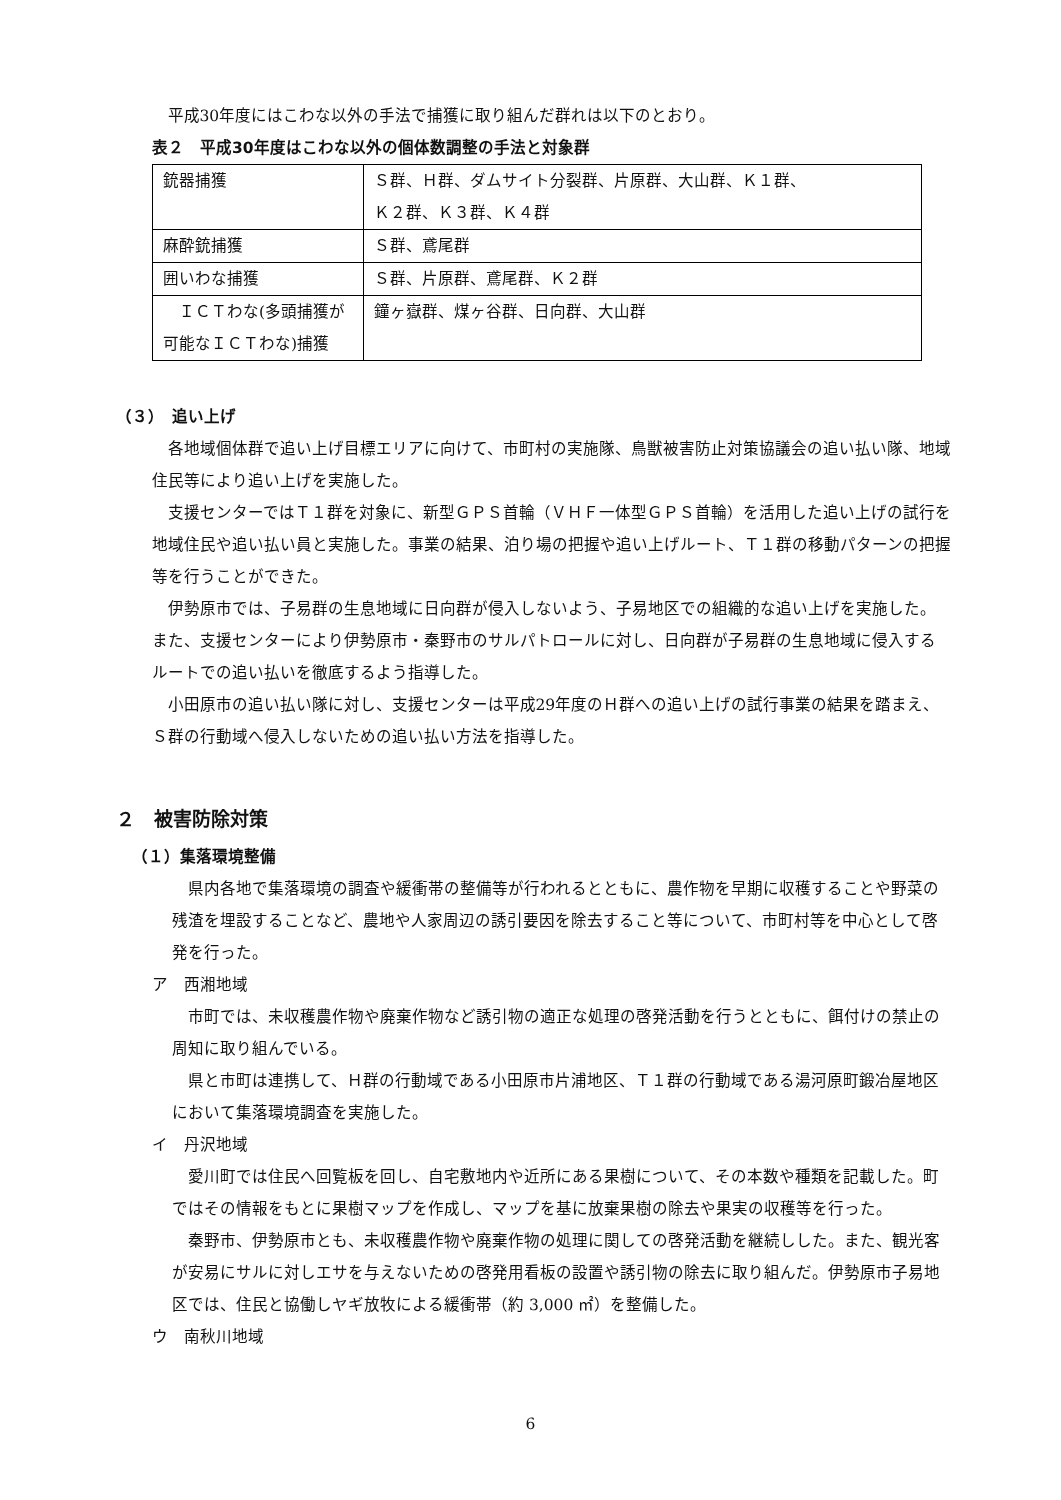平成30年度にはこわな以外の手法で捕獲に取り組んだ群れは以下のとおり。
表２　平成30年度はこわな以外の個体数調整の手法と対象群
| 銃器捕獲 | Ｓ群、Ｈ群、ダムサイト分裂群、片原群、大山群、Ｋ１群、 Ｋ２群、Ｋ３群、Ｋ４群 |
| 麻酔銃捕獲 | Ｓ群、鳶尾群 |
| 囲いわな捕獲 | Ｓ群、片原群、鳶尾群、Ｋ２群 |
| ＩＣＴわな(多頭捕獲が可能なＩＣＴわな)捕獲 | 鐘ヶ嶽群、煤ヶ谷群、日向群、大山群 |
（３）　追い上げ
各地域個体群で追い上げ目標エリアに向けて、市町村の実施隊、鳥獣被害防止対策協議会の追い払い隊、地域住民等により追い上げを実施した。
支援センターではＴ１群を対象に、新型ＧＰＳ首輪（ＶＨＦ一体型ＧＰＳ首輪）を活用した追い上げの試行を地域住民や追い払い員と実施した。事業の結果、泊り場の把握や追い上げルート、Ｔ１群の移動パターンの把握等を行うことができた。
伊勢原市では、子易群の生息地域に日向群が侵入しないよう、子易地区での組織的な追い上げを実施した。また、支援センターにより伊勢原市・秦野市のサルパトロールに対し、日向群が子易群の生息地域に侵入するルートでの追い払いを徹底するよう指導した。
小田原市の追い払い隊に対し、支援センターは平成29年度のＨ群への追い上げの試行事業の結果を踏まえ、Ｓ群の行動域へ侵入しないための追い払い方法を指導した。
２　被害防除対策
（１）集落環境整備
県内各地で集落環境の調査や緩衝帯の整備等が行われるとともに、農作物を早期に収穫することや野菜の残渣を埋設することなど、農地や人家周辺の誘引要因を除去すること等について、市町村等を中心として啓発を行った。
ア　西湘地域
市町では、未収穫農作物や廃棄作物など誘引物の適正な処理の啓発活動を行うとともに、餌付けの禁止の周知に取り組んでいる。
県と市町は連携して、Ｈ群の行動域である小田原市片浦地区、Ｔ１群の行動域である湯河原町鍛冶屋地区において集落環境調査を実施した。
イ　丹沢地域
愛川町では住民へ回覧板を回し、自宅敷地内や近所にある果樹について、その本数や種類を記載した。町ではその情報をもとに果樹マップを作成し、マップを基に放棄果樹の除去や果実の収穫等を行った。
秦野市、伊勢原市とも、未収穫農作物や廃棄作物の処理に関しての啓発活動を継続しした。また、観光客が安易にサルに対しエサを与えないための啓発用看板の設置や誘引物の除去に取り組んだ。伊勢原市子易地区では、住民と協働しヤギ放牧による緩衝帯（約 3,000 ㎡）を整備した。
ウ　南秋川地域
6